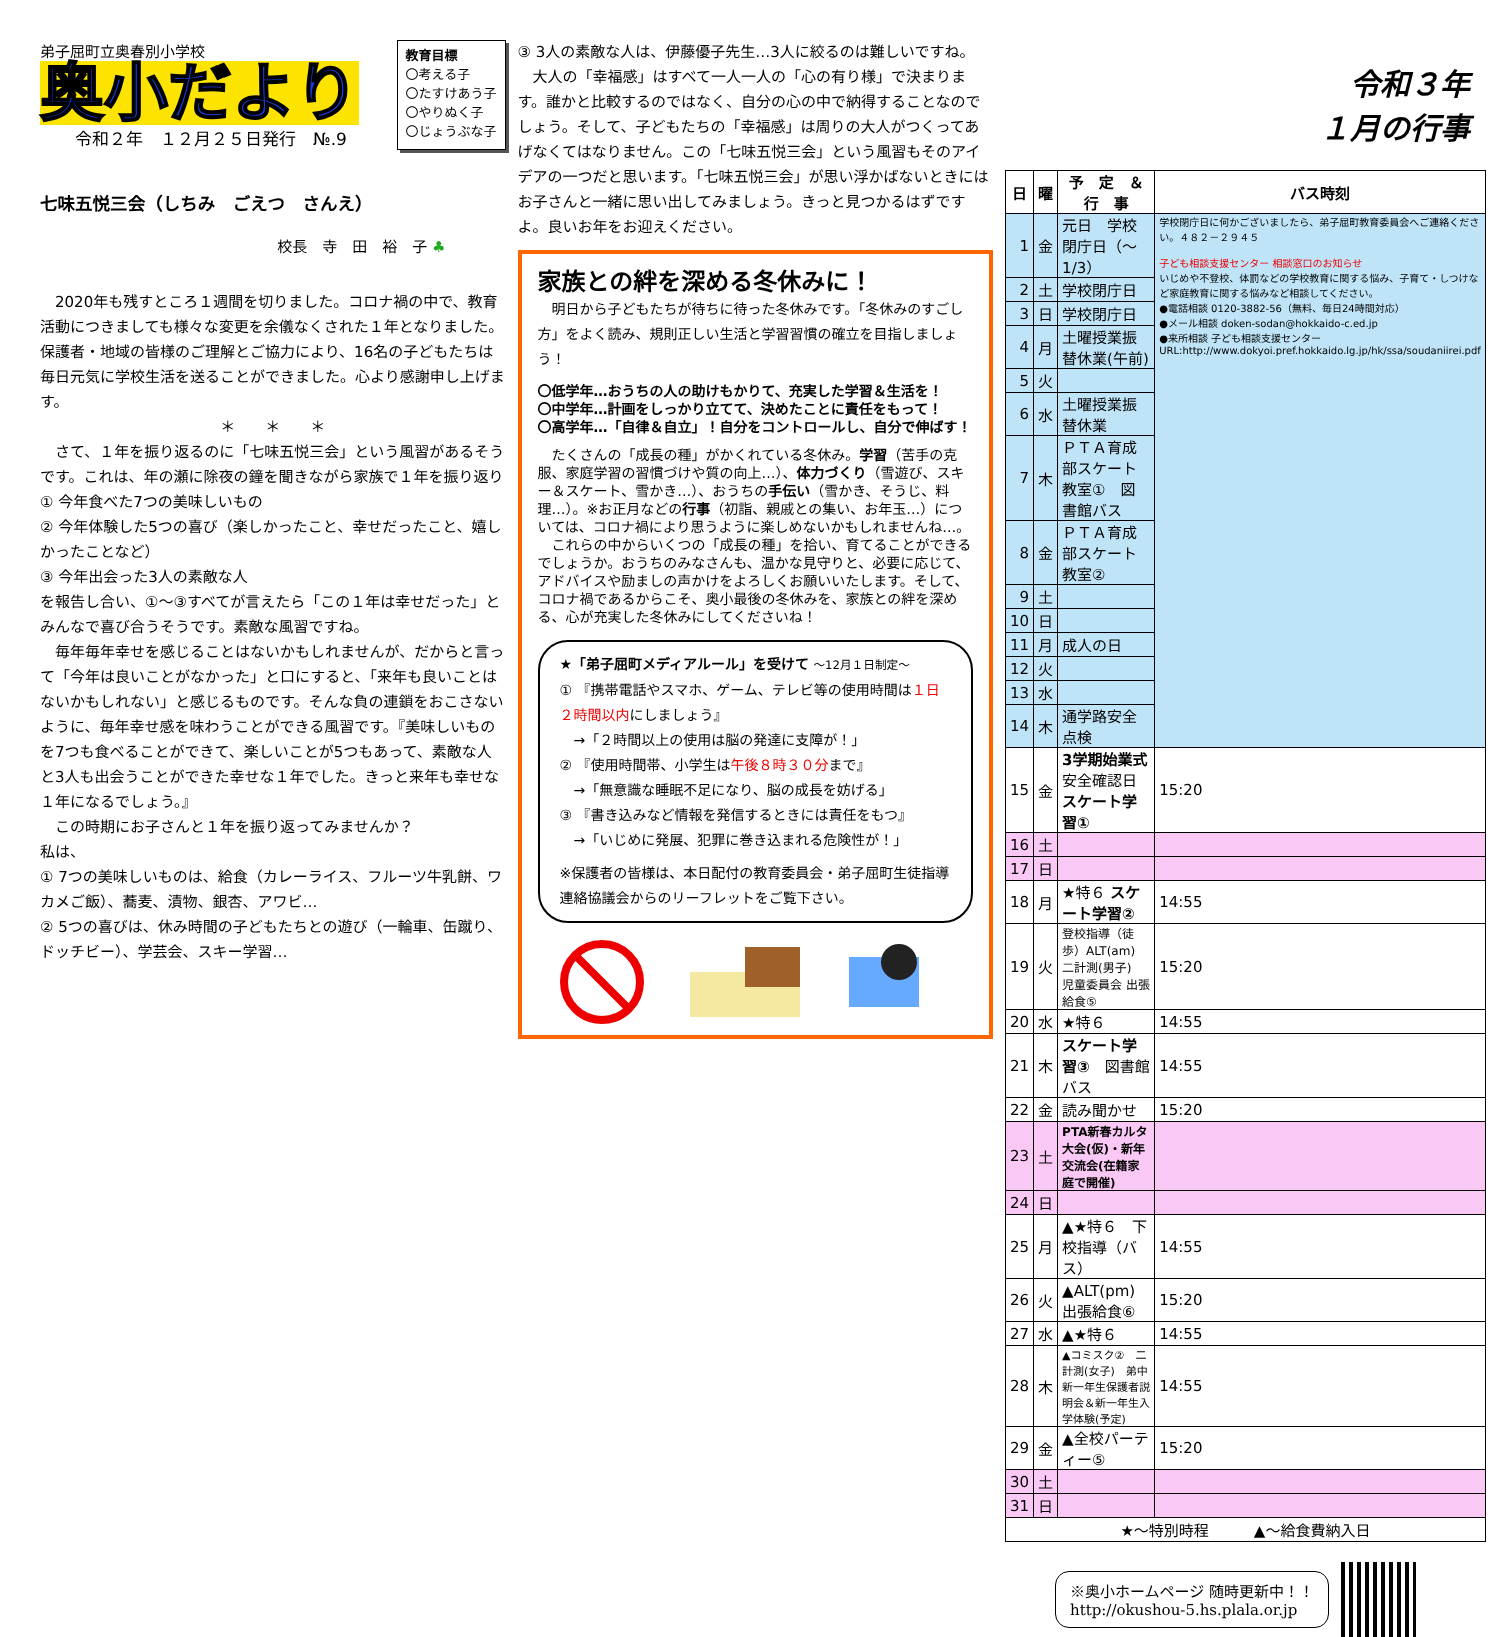弟子屈町立奥春別小学校
奥小だより
令和２年　１２月２５日発行　№.9
教育目標
〇考える子
〇たすけあう子
〇やりぬく子
〇じょうぶな子
七味五悦三会（しちみ　ごえつ　さんえ）
校長　寺　田　裕　子 ♣
　2020年も残すところ１週間を切りました。コロナ禍の中で、教育活動につきましても様々な変更を余儀なくされた１年となりました。保護者・地域の皆様のご理解とご協力により、16名の子どもたちは毎日元気に学校生活を送ることができました。心より感謝申し上げます。
＊　　＊　　＊
　さて、１年を振り返るのに「七味五悦三会」という風習があるそうです。これは、年の瀬に除夜の鐘を聞きながら家族で１年を振り返り
① 今年食べた7つの美味しいもの
② 今年体験した5つの喜び（楽しかったこと、幸せだったこと、嬉しかったことなど）
③ 今年出会った3人の素敵な人
を報告し合い、①～③すべてが言えたら「この１年は幸せだった」とみんなで喜び合うそうです。素敵な風習ですね。
　毎年毎年幸せを感じることはないかもしれませんが、だからと言って「今年は良いことがなかった」と口にすると、「来年も良いことはないかもしれない」と感じるものです。そんな負の連鎖をおこさないように、毎年幸せ感を味わうことができる風習です。『美味しいものを7つも食べることができて、楽しいことが5つもあって、素敵な人と3人も出会うことができた幸せな１年でした。きっと来年も幸せな１年になるでしょう。』
　この時期にお子さんと１年を振り返ってみませんか？
私は、
① 7つの美味しいものは、給食（カレーライス、フルーツ牛乳餅、ワカメご飯）、蕎麦、漬物、銀杏、アワビ…
② 5つの喜びは、休み時間の子どもたちとの遊び（一輪車、缶蹴り、ドッチビー）、学芸会、スキー学習…
③ 3人の素敵な人は、伊藤優子先生…3人に絞るのは難しいですね。
　大人の「幸福感」はすべて一人一人の「心の有り様」で決まります。誰かと比較するのではなく、自分の心の中で納得することなのでしょう。そして、子どもたちの「幸福感」は周りの大人がつくってあげなくてはなりません。この「七味五悦三会」という風習もそのアイデアの一つだと思います。「七味五悦三会」が思い浮かばないときにはお子さんと一緒に思い出してみましょう。きっと見つかるはずですよ。良いお年をお迎えください。
家族との絆を深める冬休みに！
　明日から子どもたちが待ちに待った冬休みです。「冬休みのすごし方」をよく読み、規則正しい生活と学習習慣の確立を目指しましょう！
〇低学年…おうちの人の助けもかりて、充実した学習＆生活を！
〇中学年…計画をしっかり立てて、決めたことに責任をもって！
〇高学年…「自律＆自立」！自分をコントロールし、自分で伸ばす！
　たくさんの「成長の種」がかくれている冬休み。学習（苦手の克服、家庭学習の習慣づけや質の向上…）、体力づくり（雪遊び、スキー＆スケート、雪かき…）、おうちの手伝い（雪かき、そうじ、料理…）。※お正月などの行事（初詣、親戚との集い、お年玉…）については、コロナ禍により思うように楽しめないかもしれませんね…。
　これらの中からいくつの「成長の種」を拾い、育てることができるでしょうか。おうちのみなさんも、温かな見守りと、必要に応じて、アドバイスや励ましの声かけをよろしくお願いいたします。そして、コロナ禍であるからこそ、奥小最後の冬休みを、家族との絆を深める、心が充実した冬休みにしてくださいね！
★「弟子屈町メディアルール」を受けて ～12月１日制定～
① 『携帯電話やスマホ、ゲーム、テレビ等の使用時間は１日２時間以内にしましょう』
　→「２時間以上の使用は脳の発達に支障が！」
② 『使用時間帯、小学生は午後８時３０分まで』
　→「無意識な睡眠不足になり、脳の成長を妨げる」
③ 『書き込みなど情報を発信するときには責任をもつ』
　→「いじめに発展、犯罪に巻き込まれる危険性が！」
※保護者の皆様は、本日配付の教育委員会・弟子屈町生徒指導連絡協議会からのリーフレットをご覧下さい。
令和３年
１月の行事
| 日 | 曜 | 予 定 ＆ 行 事 | バス時刻 |
| --- | --- | --- | --- |
| 1 | 金 | 元日 学校閉庁日（～1/3） | 学校閉庁日に何かございましたら、弟子屈町教育委員会へご連絡ください。４８２－２９４５ 子ども相談支援センター 相談窓口のお知らせ いじめや不登校、体罰などの学校教育に関する悩み、子育て・しつけなど家庭教育に関する悩みなど相談してください。 ●電話相談 0120-3882-56（無料、毎日24時間対応） ●メール相談 doken-sodan@hokkaido-c.ed.jp ●来所相談 子ども相談支援センター URL:http://www.dokyoi.pref.hokkaido.lg.jp/hk/ssa/soudaniirei.pdf |
| 2 | 土 | 学校閉庁日 | |
| 3 | 日 | 学校閉庁日 | |
| 4 | 月 | 土曜授業振替休業(午前) | |
| 5 | 火 | | |
| 6 | 水 | 土曜授業振替休業 | |
| 7 | 木 | ＰＴＡ育成部スケート教室① 図書館バス | |
| 8 | 金 | ＰＴＡ育成部スケート教室② | |
| 9 | 土 | | |
| 10 | 日 | | |
| 11 | 月 | 成人の日 | |
| 12 | 火 | | |
| 13 | 水 | | |
| 14 | 木 | 通学路安全点検 | |
| 15 | 金 | 3学期始業式 安全確認日 スケート学習① | 15:20 |
| 16 | 土 | | |
| 17 | 日 | | |
| 18 | 月 | ★特６ スケート学習② | 14:55 |
| 19 | 火 | 登校指導（徒歩）ALT(am) 二計測(男子) 児童委員会 出張給食⑤ | 15:20 |
| 20 | 水 | ★特６ | 14:55 |
| 21 | 木 | スケート学習③ 図書館バス | 14:55 |
| 22 | 金 | 読み聞かせ | 15:20 |
| 23 | 土 | PTA新春カルタ大会(仮)・新年交流会(在籍家庭で開催) | |
| 24 | 日 | | |
| 25 | 月 | ▲★特６ 下校指導（バス） | 14:55 |
| 26 | 火 | ▲ALT(pm) 出張給食⑥ | 15:20 |
| 27 | 水 | ▲★特６ | 14:55 |
| 28 | 木 | ▲コミスク② 二計測(女子) 弟中新一年生保護者説明会＆新一年生入学体験(予定) | 14:55 |
| 29 | 金 | ▲全校パーティー⑤ | 15:20 |
| 30 | 土 | | |
| 31 | 日 | | |
| ★～特別時程 ▲～給食費納入日 | | | |
※奥小ホームページ 随時更新中！！
http://okushou-5.hs.plala.or.jp